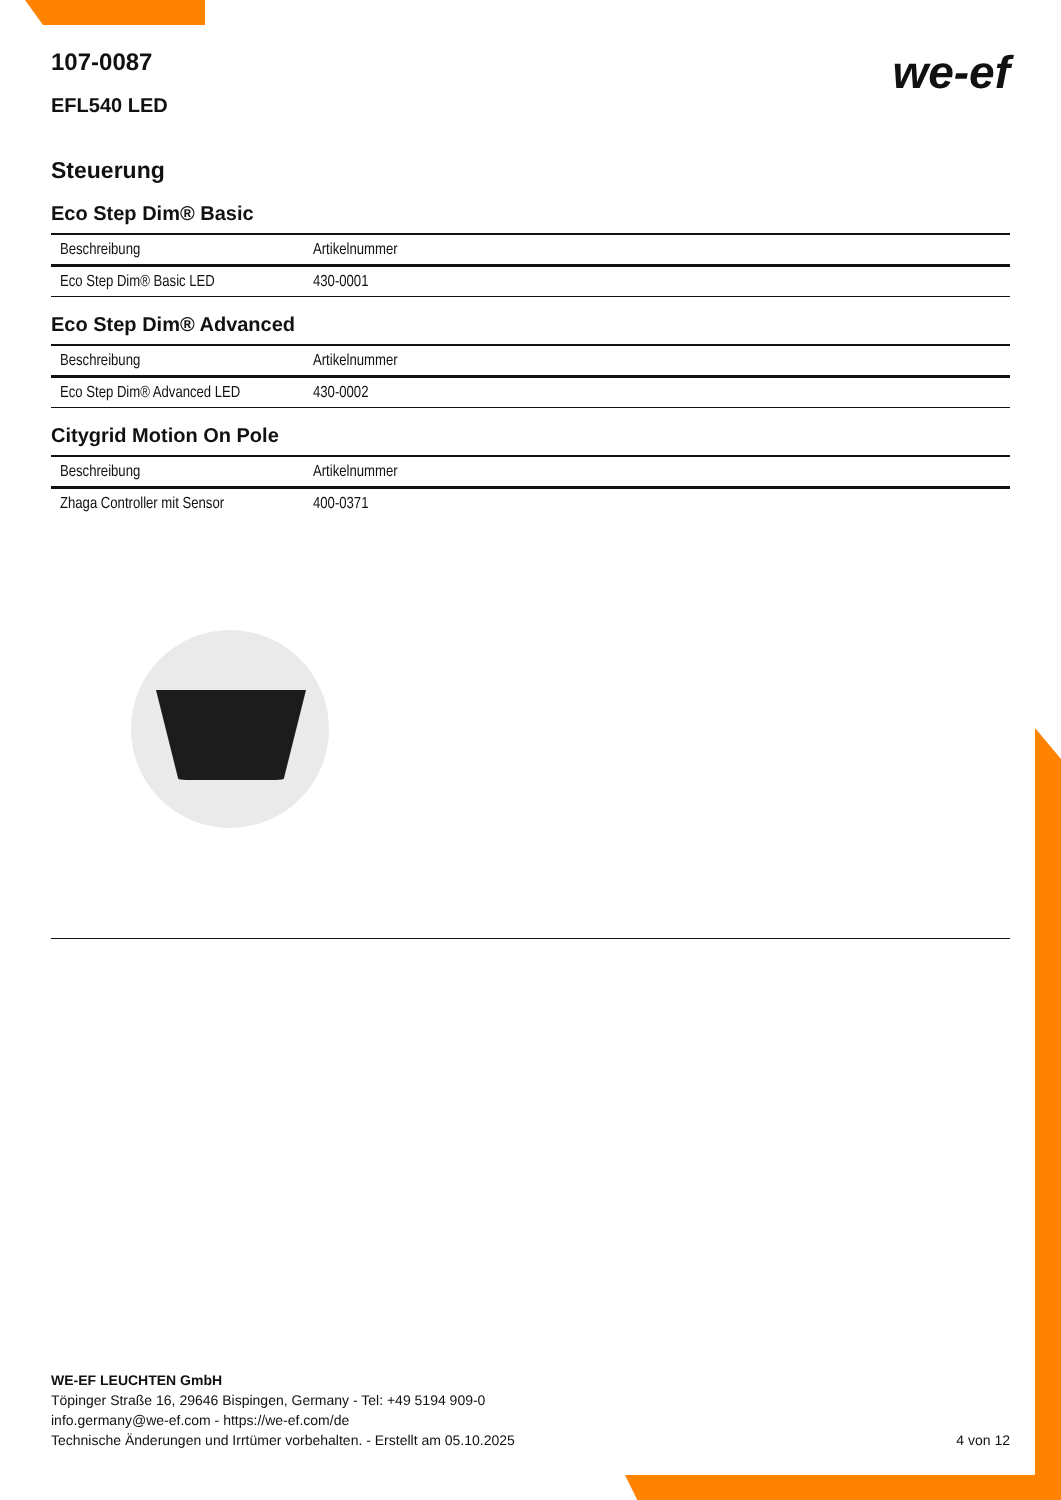we-ef
107-0087
EFL540 LED
Steuerung
Eco Step Dim® Basic
| Beschreibung | Artikelnummer |
| --- | --- |
| Eco Step Dim® Basic LED | 430-0001 |
Eco Step Dim® Advanced
| Beschreibung | Artikelnummer |
| --- | --- |
| Eco Step Dim® Advanced LED | 430-0002 |
Citygrid Motion On Pole
| Beschreibung | Artikelnummer |
| --- | --- |
| Zhaga Controller mit Sensor | 400-0371 |
WE-EF LEUCHTEN GmbH
Töpinger Straße 16, 29646 Bispingen, Germany - Tel: +49 5194 909-0
info.germany@we-ef.com - https://we-ef.com/de
Technische Änderungen und Irrtümer vorbehalten. - Erstellt am 05.10.2025
4 von 12